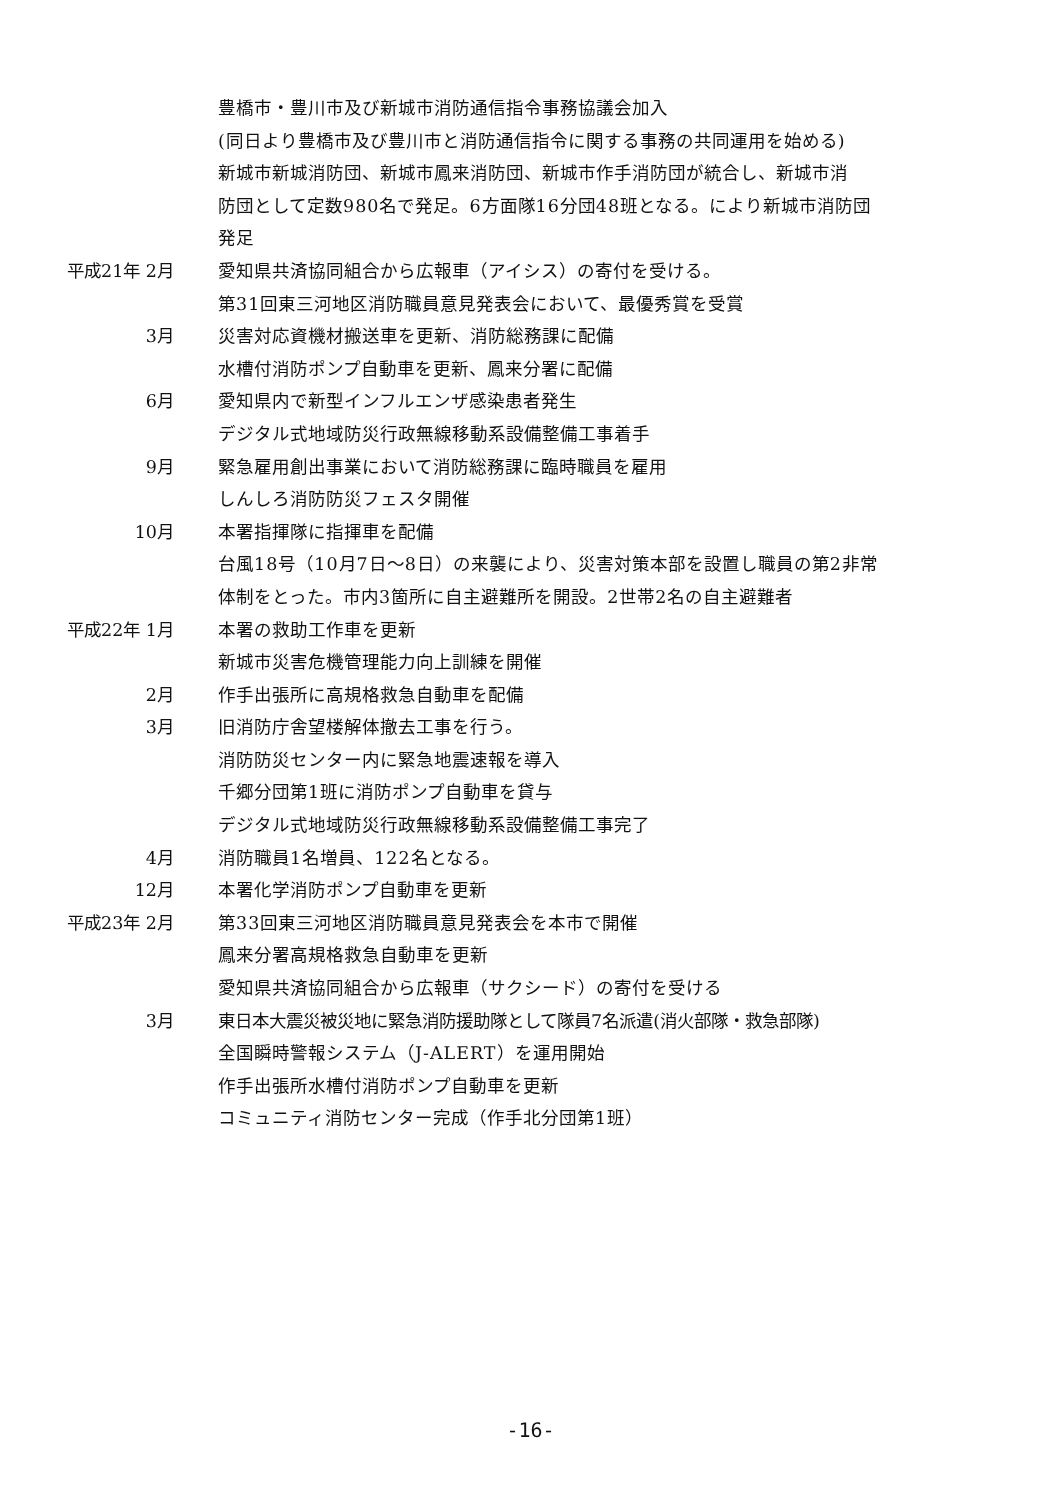豊橋市・豊川市及び新城市消防通信指令事務協議会加入
(同日より豊橋市及び豊川市と消防通信指令に関する事務の共同運用を始める)
新城市新城消防団、新城市鳳来消防団、新城市作手消防団が統合し、新城市消
防団として定数980名で発足。6方面隊16分団48班となる。により新城市消防団
発足
平成21年 2月
愛知県共済協同組合から広報車（アイシス）の寄付を受ける。
第31回東三河地区消防職員意見発表会において、最優秀賞を受賞
3月
災害対応資機材搬送車を更新、消防総務課に配備
水槽付消防ポンプ自動車を更新、鳳来分署に配備
6月
愛知県内で新型インフルエンザ感染患者発生
デジタル式地域防災行政無線移動系設備整備工事着手
9月
緊急雇用創出事業において消防総務課に臨時職員を雇用
しんしろ消防防災フェスタ開催
10月
本署指揮隊に指揮車を配備
台風18号（10月7日～8日）の来襲により、災害対策本部を設置し職員の第2非常
体制をとった。市内3箇所に自主避難所を開設。2世帯2名の自主避難者
平成22年 1月
本署の救助工作車を更新
新城市災害危機管理能力向上訓練を開催
2月
作手出張所に高規格救急自動車を配備
3月
旧消防庁舎望楼解体撤去工事を行う。
消防防災センター内に緊急地震速報を導入
千郷分団第1班に消防ポンプ自動車を貸与
デジタル式地域防災行政無線移動系設備整備工事完了
4月
消防職員1名増員、122名となる。
12月
本署化学消防ポンプ自動車を更新
平成23年 2月
第33回東三河地区消防職員意見発表会を本市で開催
鳳来分署高規格救急自動車を更新
愛知県共済協同組合から広報車（サクシード）の寄付を受ける
3月
東日本大震災被災地に緊急消防援助隊として隊員7名派遣(消火部隊・救急部隊)
全国瞬時警報システム（J-ALERT）を運用開始
作手出張所水槽付消防ポンプ自動車を更新
コミュニティ消防センター完成（作手北分団第1班）
-16-